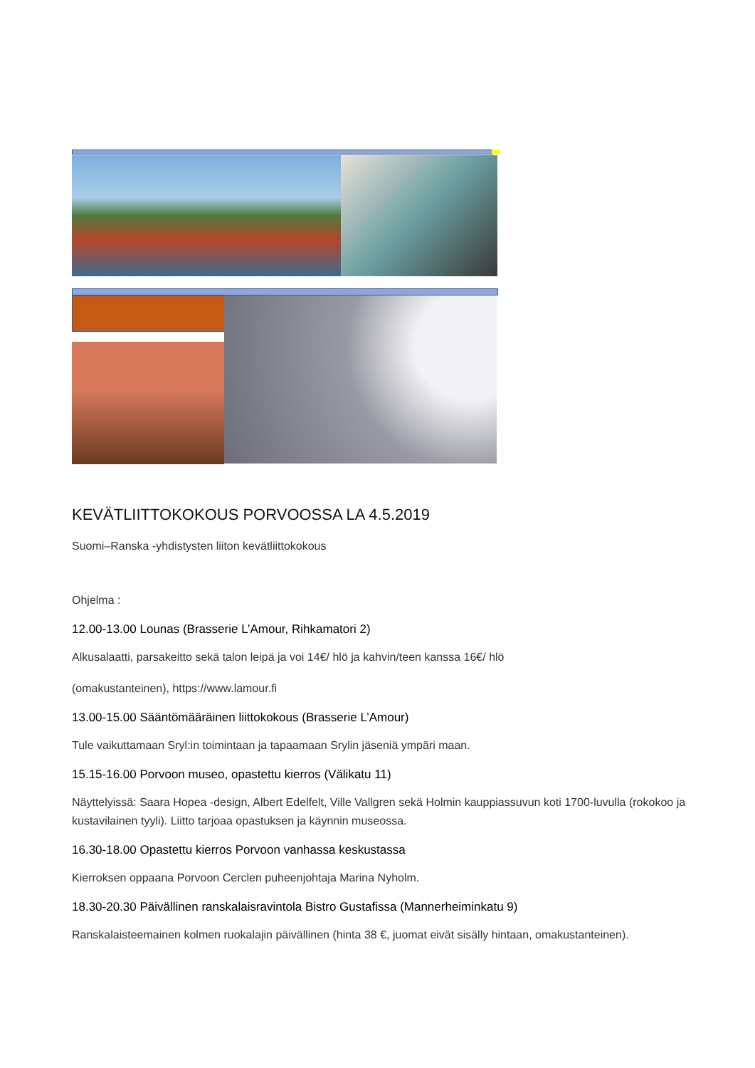KEVÄTLIITTOKOKOUS PORVOOSSA LA 4.5.2019
Suomi–Ranska -yhdistysten liiton kevätliittokokous
Ohjelma :
12.00-13.00 Lounas (Brasserie L’Amour, Rihkamatori 2)
Alkusalaatti, parsakeitto sekä talon leipä ja voi 14€/ hlö ja kahvin/teen kanssa 16€/ hlö
(omakustanteinen), https://www.lamour.fi
13.00-15.00 Sääntömääräinen liittokokous (Brasserie L’Amour)
Tule vaikuttamaan Sryl:in toimintaan ja tapaamaan Srylin jäseniä ympäri maan.
15.15-16.00 Porvoon museo, opastettu kierros (Välikatu 11)
Näyttelyissä: Saara Hopea -design, Albert Edelfelt, Ville Vallgren sekä Holmin kauppiassuvun koti 1700-luvulla (rokokoo ja kustavilainen tyyli). Liitto tarjoaa opastuksen ja käynnin museossa.
16.30-18.00 Opastettu kierros Porvoon vanhassa keskustassa
Kierroksen oppaana Porvoon Cerclen puheenjohtaja Marina Nyholm.
18.30-20.30 Päivällinen ranskalaisravintola Bistro Gustafissa (Mannerheiminkatu 9)
Ranskalaisteemainen kolmen ruokalajin päivällinen (hinta 38 €, juomat eivät sisälly hintaan, omakustanteinen).